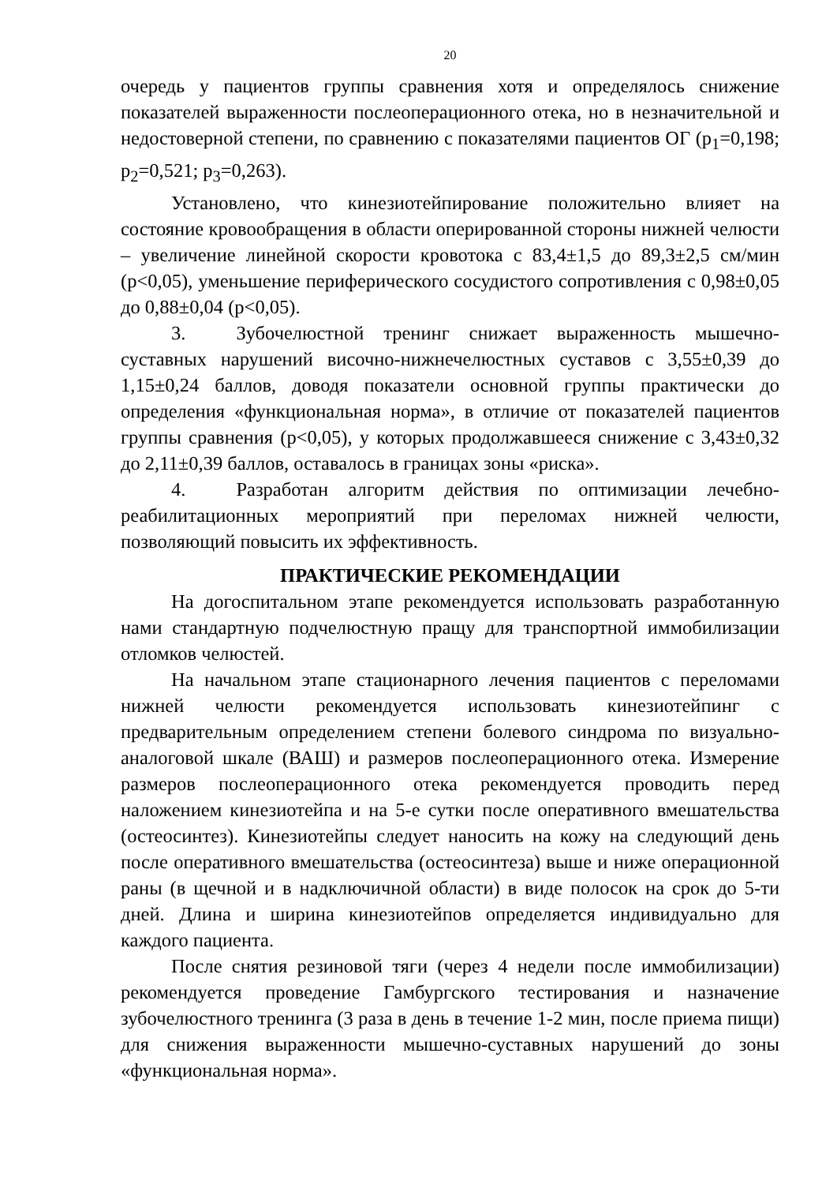20
очередь у пациентов группы сравнения хотя и определялось снижение показателей выраженности послеоперационного отека, но в незначительной и недостоверной степени, по сравнению с показателями пациентов ОГ (p<sub>1</sub>=0,198; p<sub>2</sub>=0,521; p<sub>3</sub>=0,263).
Установлено, что кинезиотейпирование положительно влияет на состояние кровообращения в области оперированной стороны нижней челюсти – увеличение линейной скорости кровотока с 83,4±1,5 до 89,3±2,5 см/мин (p<0,05), уменьшение периферического сосудистого сопротивления с 0,98±0,05 до 0,88±0,04 (p<0,05).
3. Зубочелюстной тренинг снижает выраженность мышечно-суставных нарушений височно-нижнечелюстных суставов с 3,55±0,39 до 1,15±0,24 баллов, доводя показатели основной группы практически до определения «функциональная норма», в отличие от показателей пациентов группы сравнения (p<0,05), у которых продолжавшееся снижение с 3,43±0,32 до 2,11±0,39 баллов, оставалось в границах зоны «риска».
4. Разработан алгоритм действия по оптимизации лечебно-реабилитационных мероприятий при переломах нижней челюсти, позволяющий повысить их эффективность.
ПРАКТИЧЕСКИЕ РЕКОМЕНДАЦИИ
На догоспитальном этапе рекомендуется использовать разработанную нами стандартную подчелюстную пращу для транспортной иммобилизации отломков челюстей.
На начальном этапе стационарного лечения пациентов с переломами нижней челюсти рекомендуется использовать кинезиотейпинг с предварительным определением степени болевого синдрома по визуально-аналоговой шкале (ВАШ) и размеров послеоперационного отека. Измерение размеров послеоперационного отека рекомендуется проводить перед наложением кинезиотейпа и на 5-е сутки после оперативного вмешательства (остеосинтез). Кинезиотейпы следует наносить на кожу на следующий день после оперативного вмешательства (остеосинтеза) выше и ниже операционной раны (в щечной и в надключичной области) в виде полосок на срок до 5-ти дней. Длина и ширина кинезиотейпов определяется индивидуально для каждого пациента.
После снятия резиновой тяги (через 4 недели после иммобилизации) рекомендуется проведение Гамбургского тестирования и назначение зубочелюстного тренинга (3 раза в день в течение 1-2 мин, после приема пищи) для снижения выраженности мышечно-суставных нарушений до зоны «функциональная норма».